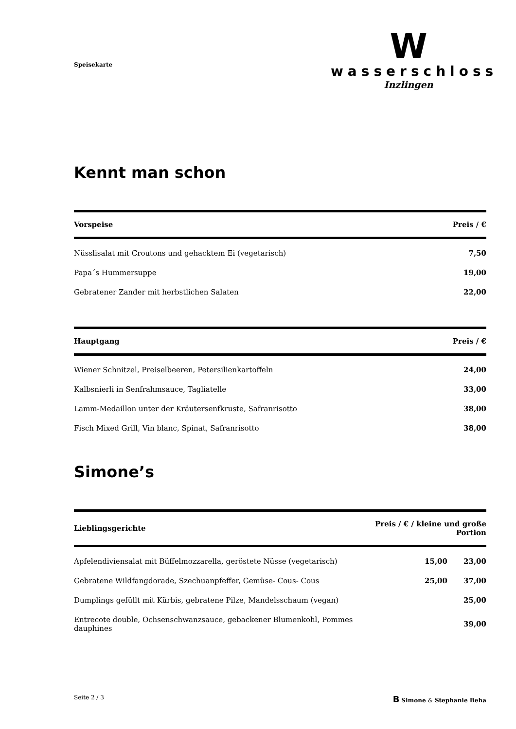Speisekarte
W
wasserschloss
Inzlingen
Kennt man schon
| Vorspeise | Preis / € |
| --- | --- |
| Nüsslisalat mit Croutons und gehacktem Ei (vegetarisch) | 7,50 |
| Papa´s Hummersuppe | 19,00 |
| Gebratener Zander mit herbstlichen Salaten | 22,00 |
| Hauptgang | Preis / € |
| --- | --- |
| Wiener Schnitzel, Preiselbeeren, Petersilienkartoffeln | 24,00 |
| Kalbsnierli in Senfrahmsauce, Tagliatelle | 33,00 |
| Lamm-Medaillon unter der Kräutersenfkruste, Safranrisotto | 38,00 |
| Fisch Mixed Grill, Vin blanc, Spinat, Safranrisotto | 38,00 |
Simone’s
| Lieblingsgerichte | Preis / € / kleine und große Portion | |
| --- | --- | --- |
| Apfelendiviensalat mit Büffelmozzarella, geröstete Nüsse (vegetarisch) | 15,00 | 23,00 |
| Gebratene Wildfangdorade, Szechuanpfeffer, Gemüse- Cous- Cous | 25,00 | 37,00 |
| Dumplings gefüllt mit Kürbis, gebratene Pilze, Mandelsschaum (vegan) | | 25,00 |
| Entrecote double, Ochsenschwanzsauce, gebackener Blumenkohl, Pommes dauphines | | 39,00 |
Seite 2 / 3
B Simone & Stephanie Beha